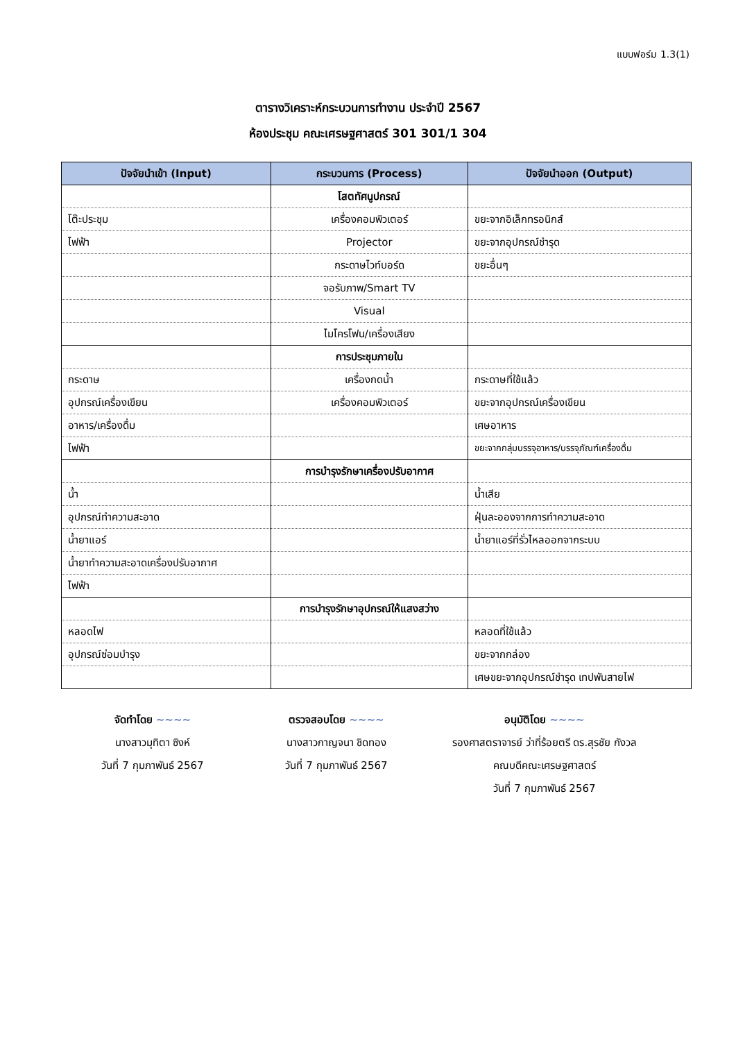แบบฟอร์ม 1.3(1)
ตารางวิเคราะห์กระบวนการทำงาน ประจำปี 2567
ห้องประชุม คณะเศรษฐศาสตร์ 301 301/1 304
| ปัจจัยนำเข้า (Input) | กระบวนการ (Process) | ปัจจัยนำออก (Output) |
| --- | --- | --- |
| | โสตทัศนูปกรณ์ | |
| โต๊ะประชุม | เครื่องคอมพิวเตอร์ | ขยะจากอิเล็กทรอนิกส์ |
| ไฟฟ้า | Projector | ขยะจากอุปกรณ์ชำรุด |
| | กระดาษไวท์บอร์ด | ขยะอื่นๆ |
| | จอรับภาพ/Smart TV | |
| | Visual | |
| | ไมโครโฟน/เครื่องเสียง | |
| | การประชุมภายใน | |
| กระดาษ | เครื่องกดน้ำ | กระดาษที่ใช้แล้ว |
| อุปกรณ์เครื่องเขียน | เครื่องคอมพิวเตอร์ | ขยะจากอุปกรณ์เครื่องเขียน |
| อาหาร/เครื่องดื่ม | | เศษอาหาร |
| ไฟฟ้า | | ขยะจากกลุ่มบรรจุอาหาร/บรรจุภัณฑ์เครื่องดื่ม |
| | การบำรุงรักษาเครื่องปรับอากาศ | |
| น้ำ | | น้ำเสีย |
| อุปกรณ์ทำความสะอาด | | ฝุ่นละอองจากการทำความสะอาด |
| น้ำยาแอร์ | | น้ำยาแอร์ที่รั่วไหลออกจากระบบ |
| น้ำยาทำความสะอาดเครื่องปรับอากาศ | | |
| ไฟฟ้า | | |
| | การบำรุงรักษาอุปกรณ์ให้แสงสว่าง | |
| หลอดไฟ | | หลอดที่ใช้แล้ว |
| อุปกรณ์ซ่อมบำรุง | | ขยะจากกล่อง |
| | | เศษขยะจากอุปกรณ์ชำรุด เทปพันสายไฟ |
จัดทำโดย ~~~~
นางสาวมุทิตา ซิงห์
วันที่ 7 กุมภาพันธ์ 2567
ตรวจสอบโดย ~~~~
นางสาวกาญจนา ชิดทอง
วันที่ 7 กุมภาพันธ์ 2567
อนุมัติโดย ~~~~
รองศาสตราจารย์ ว่าที่ร้อยตรี ดร.สุรชัย กังวล
คณบดีคณะเศรษฐศาสตร์
วันที่ 7 กุมภาพันธ์ 2567